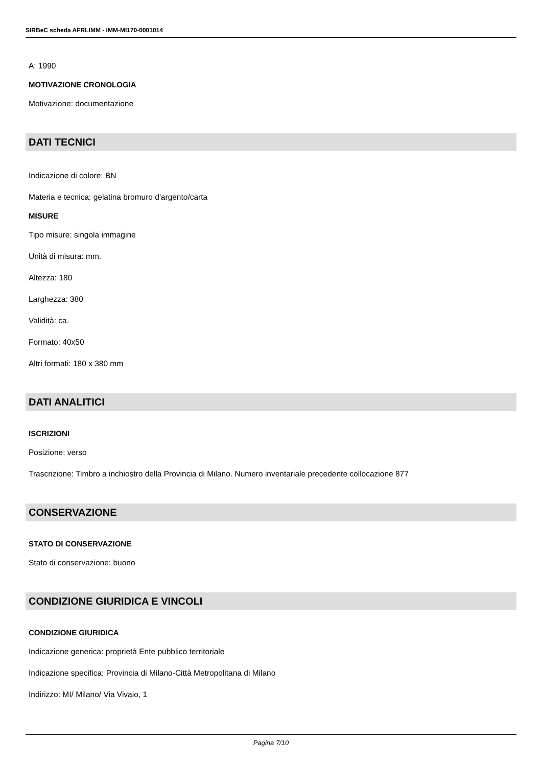SIRBeC scheda AFRLIMM - IMM-MI170-0001014
A: 1990
MOTIVAZIONE CRONOLOGIA
Motivazione: documentazione
DATI TECNICI
Indicazione di colore: BN
Materia e tecnica: gelatina bromuro d'argento/carta
MISURE
Tipo misure: singola immagine
Unità di misura: mm.
Altezza: 180
Larghezza: 380
Validità: ca.
Formato: 40x50
Altri formati: 180 x 380 mm
DATI ANALITICI
ISCRIZIONI
Posizione: verso
Trascrizione: Timbro a inchiostro della Provincia di Milano. Numero inventariale precedente collocazione 877
CONSERVAZIONE
STATO DI CONSERVAZIONE
Stato di conservazione: buono
CONDIZIONE GIURIDICA E VINCOLI
CONDIZIONE GIURIDICA
Indicazione generica: proprietà Ente pubblico territoriale
Indicazione specifica: Provincia di Milano-Città Metropolitana di Milano
Indirizzo: MI/ Milano/ Via Vivaio, 1
Pagina 7/10